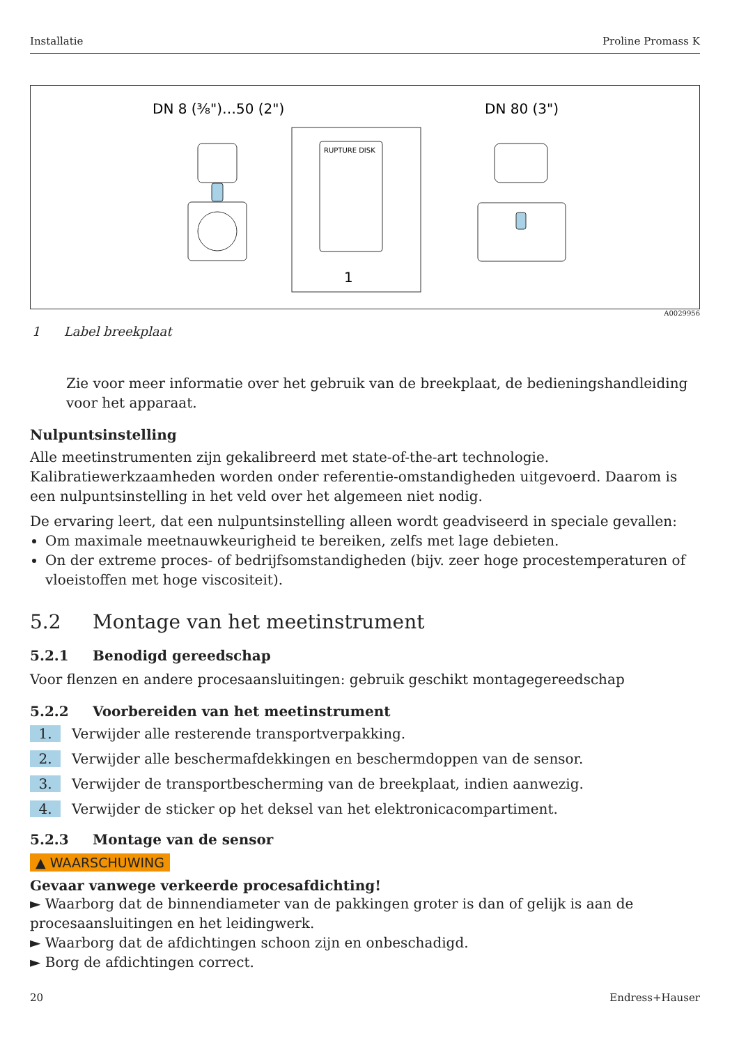Installatie Proline Promass K
DN 8 (⅜")…50 (2")
DN 80 (3")
RUPTURE DISK
1
A0029956
1 Label breekplaat
Zie voor meer informatie over het gebruik van de breekplaat, de bedieningshandleiding voor het apparaat.
Nulpuntsinstelling
Alle meetinstrumenten zijn gekalibreerd met state-of-the-art technologie. Kalibratiewerkzaamheden worden onder referentie-omstandigheden uitgevoerd. Daarom is een nulpuntsinstelling in het veld over het algemeen niet nodig.
De ervaring leert, dat een nulpuntsinstelling alleen wordt geadviseerd in speciale gevallen:
Om maximale meetnauwkeurigheid te bereiken, zelfs met lage debieten.
On der extreme proces- of bedrijfsomstandigheden (bijv. zeer hoge procestemperaturen of vloeistoffen met hoge viscositeit).
5.2 Montage van het meetinstrument
5.2.1 Benodigd gereedschap
Voor flenzen en andere procesaansluitingen: gebruik geschikt montagegereedschap
5.2.2 Voorbereiden van het meetinstrument
1. Verwijder alle resterende transportverpakking.
2. Verwijder alle beschermafdekkingen en beschermdoppen van de sensor.
3. Verwijder de transportbescherming van de breekplaat, indien aanwezig.
4. Verwijder de sticker op het deksel van het elektronicacompartiment.
5.2.3 Montage van de sensor
▲ WAARSCHUWING
Gevaar vanwege verkeerde procesafdichting!
► Waarborg dat de binnendiameter van de pakkingen groter is dan of gelijk is aan de procesaansluitingen en het leidingwerk.
► Waarborg dat de afdichtingen schoon zijn en onbeschadigd.
► Borg de afdichtingen correct.
20 Endress+Hauser